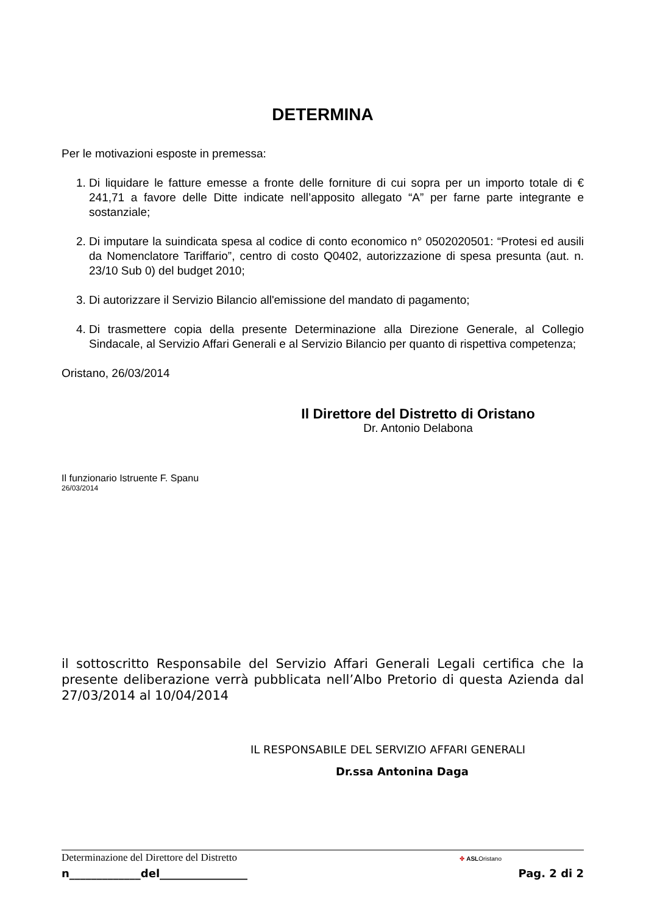DETERMINA
Per le motivazioni esposte in premessa:
1. Di liquidare le fatture emesse a fronte delle forniture di cui sopra per un importo totale di € 241,71 a favore delle Ditte indicate nell’apposito allegato “A” per farne parte integrante e sostanziale;
2. Di imputare la suindicata spesa al codice di conto economico n° 0502020501: “Protesi ed ausili da Nomenclatore Tariffario”, centro di costo Q0402, autorizzazione di spesa presunta (aut. n. 23/10 Sub 0) del budget 2010;
3. Di autorizzare il Servizio Bilancio all'emissione del mandato di pagamento;
4. Di trasmettere copia della presente Determinazione alla Direzione Generale, al Collegio Sindacale, al Servizio Affari Generali e al Servizio Bilancio per quanto di rispettiva competenza;
Oristano, 26/03/2014
Il Direttore del Distretto di Oristano
Dr. Antonio Delabona
Il funzionario Istruente F. Spanu
26/03/2014
il sottoscritto Responsabile del Servizio Affari Generali Legali certifica che la presente deliberazione verrà pubblicata nell’Albo Pretorio di questa Azienda dal 27/03/2014 al 10/04/2014
IL RESPONSABILE DEL SERVIZIO AFFARI GENERALI
Dr.ssa Antonina Daga
Determinazione del Direttore del Distretto
✤ ASLOristano
n_____________del________________
Pag. 2 di 2